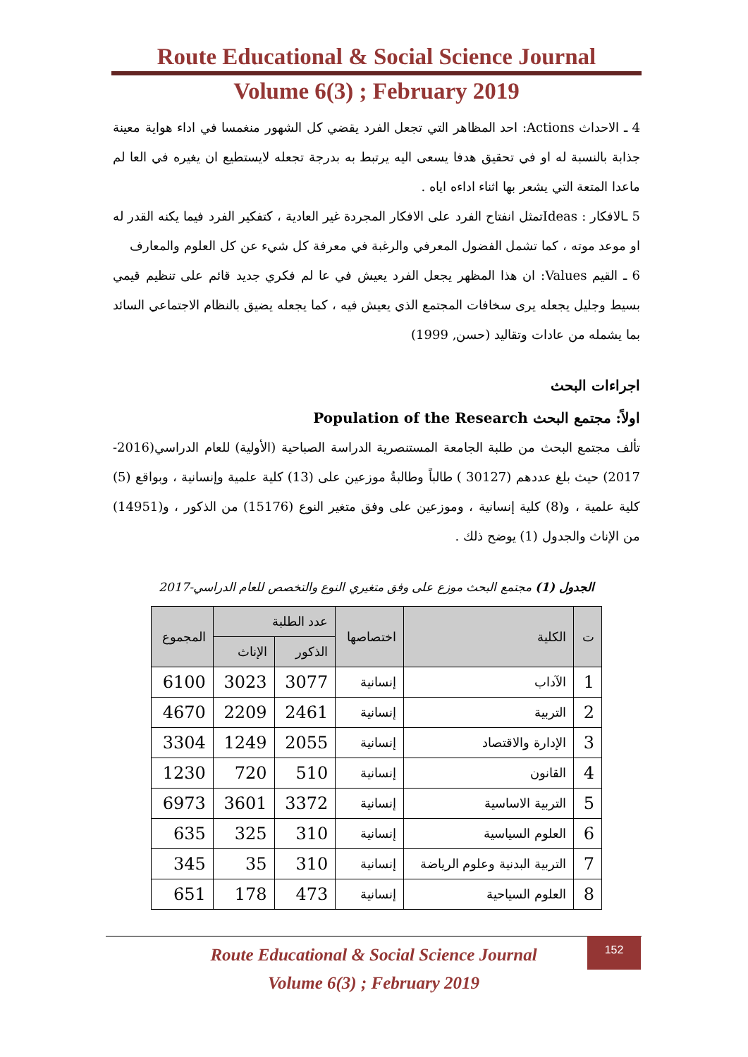Route Educational & Social Science Journal
Volume 6(3) ; February 2019
4 ـ الاحداث Actions: احد المظاهر التي تجعل الفرد يقضي كل الشهور منغمسا في اداء هواية معينة جذابة بالنسبة له او في تحقيق هدفا يسعى اليه يرتبط به بدرجة تجعله لايستطيع ان يغيره في العا لم ماعدا المتعة التي يشعر بها اثناء اداءه اياه .
5 ـالافكار : Ideasتمثل انفتاح الفرد على الافكار المجردة غير العادية ، كتفكير الفرد فيما يكنه القدر له او موعد موته ، كما تشمل الفضول المعرفي والرغبة في معرفة كل شيء عن كل العلوم والمعارف
6 ـ القيم Values: ان هذا المظهر يجعل الفرد يعيش في عا لم فكري جديد قائم على تنظيم قيمي بسيط وجليل يجعله يرى سخافات المجتمع الذي يعيش فيه ، كما يجعله يضيق بالنظام الاجتماعي السائد بما يشمله من عادات وتقاليد (حسن, 1999)
اجراءات البحث
اولاً: مجتمع البحث Population of the Research
تألف مجتمع البحث من طلبة الجامعة المستنصرية الدراسة الصباحية (الأولية) للعام الدراسي(2016-2017) حيث بلغ عددهم (30127 ) طالباً وطالبةُ موزعين على (13) كلية علمية وإنسانية ، وبواقع (5) كلية علمية ، و(8) كلية إنسانية ، وموزعين على وفق متغير النوع (15176) من الذكور ، و(14951) من الإناث والجدول (1) يوضح ذلك .
الجدول (1) مجتمع البحث موزع على وفق متغيري النوع والتخصص للعام الدراسي-2017
| ت | الكلية | اختصاصها | عدد الطلبة | | المجموع |
| --- | --- | --- | --- | --- | --- |
| | | | الذكور | الإناث | |
| 1 | الآداب | إنسانية | 3077 | 3023 | 6100 |
| 2 | التربية | إنسانية | 2461 | 2209 | 4670 |
| 3 | الإدارة والاقتصاد | إنسانية | 2055 | 1249 | 3304 |
| 4 | القانون | إنسانية | 510 | 720 | 1230 |
| 5 | التربية الاساسية | إنسانية | 3372 | 3601 | 6973 |
| 6 | العلوم السياسية | إنسانية | 310 | 325 | 635 |
| 7 | التربية البدنية وعلوم الرياضة | إنسانية | 310 | 35 | 345 |
| 8 | العلوم السياحية | إنسانية | 473 | 178 | 651 |
Route Educational & Social Science Journal
Volume 6(3) ; February 2019
152